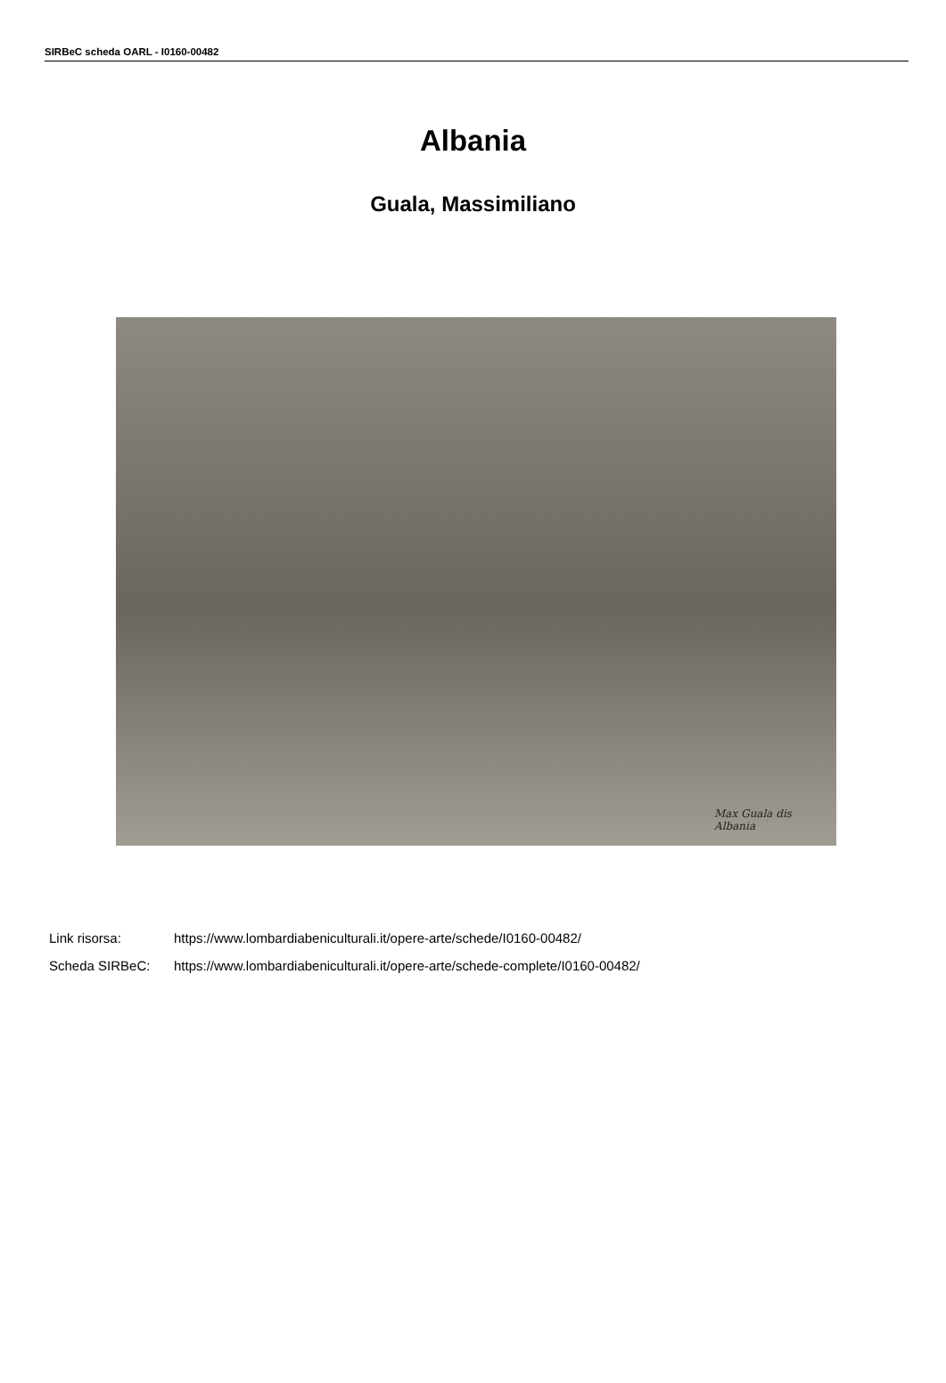SIRBeC scheda OARL - I0160-00482
Albania
Guala, Massimiliano
Max Guala dis
Albania
| Link risorsa: | https://www.lombardiabeniculturali.it/opere-arte/schede/I0160-00482/ |
| Scheda SIRBeC: | https://www.lombardiabeniculturali.it/opere-arte/schede-complete/I0160-00482/ |